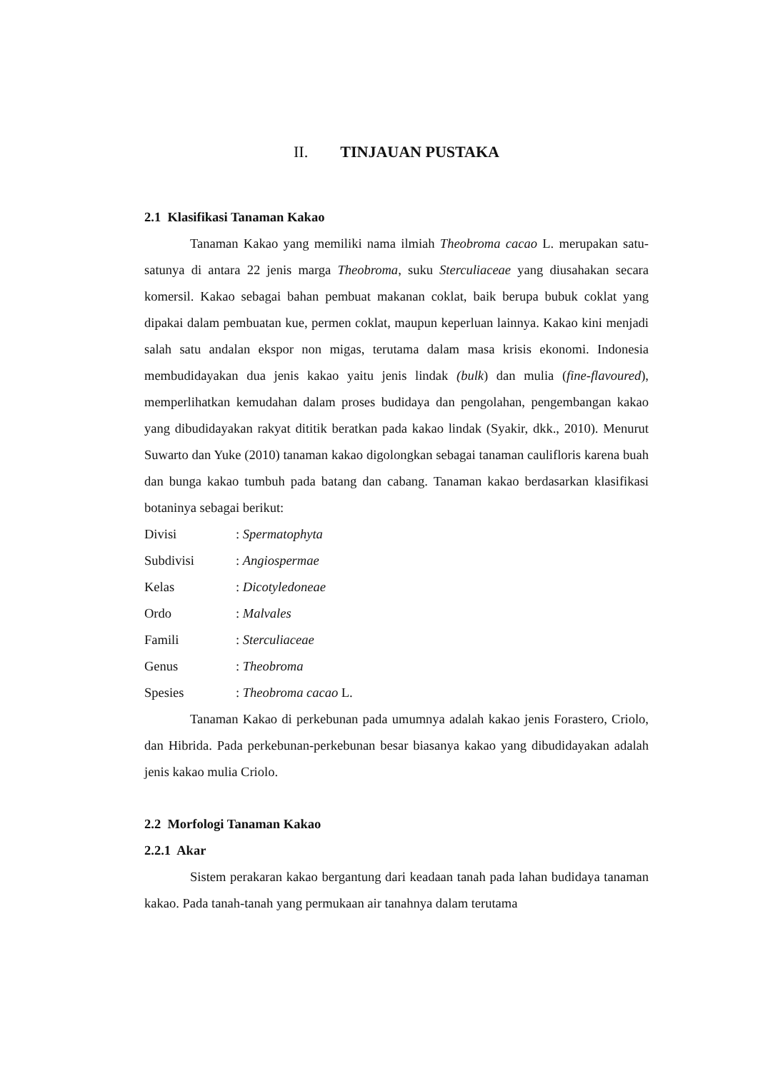II. TINJAUAN PUSTAKA
2.1 Klasifikasi Tanaman Kakao
Tanaman Kakao yang memiliki nama ilmiah Theobroma cacao L. merupakan satu-satunya di antara 22 jenis marga Theobroma, suku Sterculiaceae yang diusahakan secara komersil. Kakao sebagai bahan pembuat makanan coklat, baik berupa bubuk coklat yang dipakai dalam pembuatan kue, permen coklat, maupun keperluan lainnya. Kakao kini menjadi salah satu andalan ekspor non migas, terutama dalam masa krisis ekonomi. Indonesia membudidayakan dua jenis kakao yaitu jenis lindak (bulk) dan mulia (fine-flavoured), memperlihatkan kemudahan dalam proses budidaya dan pengolahan, pengembangan kakao yang dibudidayakan rakyat dititik beratkan pada kakao lindak (Syakir, dkk., 2010). Menurut Suwarto dan Yuke (2010) tanaman kakao digolongkan sebagai tanaman caulifloris karena buah dan bunga kakao tumbuh pada batang dan cabang. Tanaman kakao berdasarkan klasifikasi botaninya sebagai berikut:
Divisi: Spermatophyta
Subdivisi: Angiospermae
Kelas: Dicotyledoneae
Ordo: Malvales
Famili: Sterculiaceae
Genus: Theobroma
Spesies: Theobroma cacao L.
Tanaman Kakao di perkebunan pada umumnya adalah kakao jenis Forastero, Criolo, dan Hibrida. Pada perkebunan-perkebunan besar biasanya kakao yang dibudidayakan adalah jenis kakao mulia Criolo.
2.2 Morfologi Tanaman Kakao
2.2.1 Akar
Sistem perakaran kakao bergantung dari keadaan tanah pada lahan budidaya tanaman kakao. Pada tanah-tanah yang permukaan air tanahnya dalam terutama